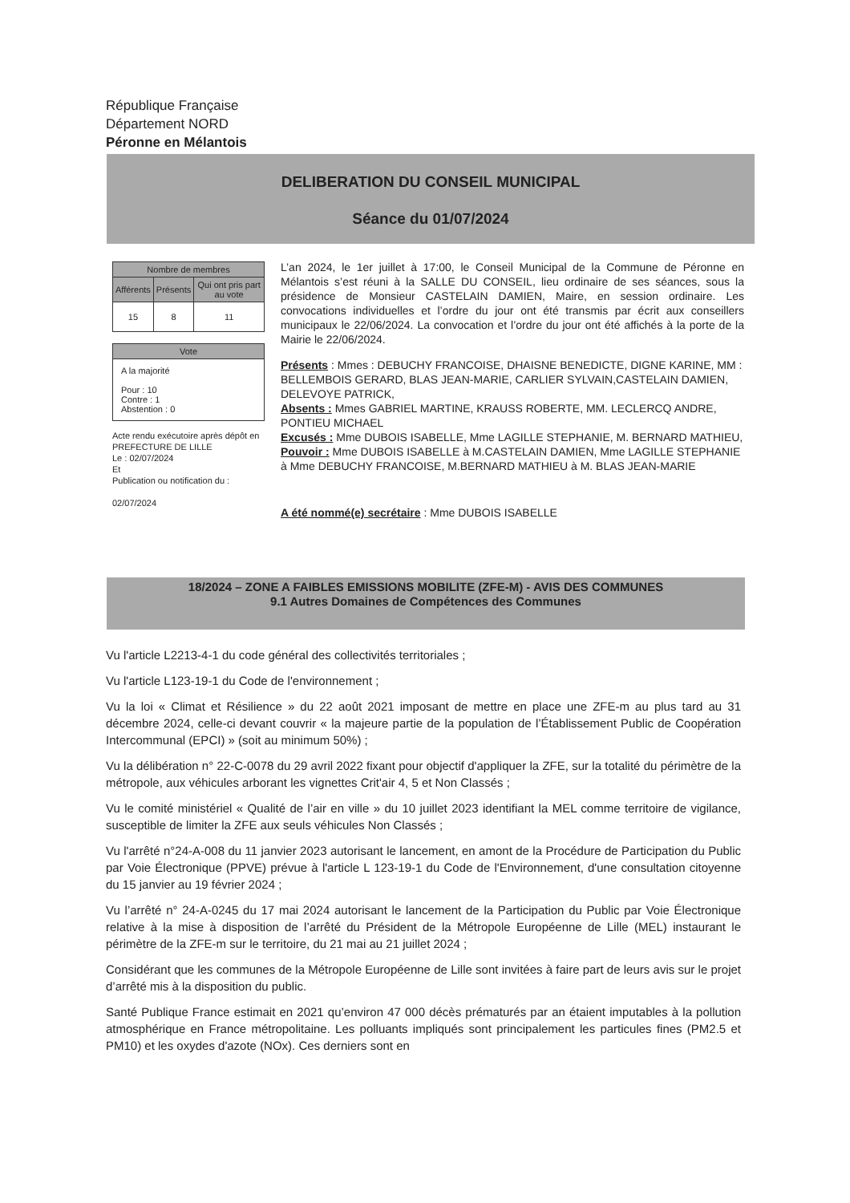République Française
Département NORD
Péronne en Mélantois
DELIBERATION DU CONSEIL MUNICIPAL
Séance du 01/07/2024
| Nombre de membres | | |
| --- | --- | --- |
| Afférents | Présents | Qui ont pris part au vote |
| 15 | 8 | 11 |
| Vote |
| --- |
| A la majorité Pour : 10 Contre : 1 Abstention : 0 |
Acte rendu exécutoire après dépôt en PREFECTURE DE LILLE
Le : 02/07/2024
Et
Publication ou notification du :
02/07/2024
L’an 2024, le 1er juillet à 17:00, le Conseil Municipal de la Commune de Péronne en Mélantois s’est réuni à la SALLE DU CONSEIL, lieu ordinaire de ses séances, sous la présidence de Monsieur CASTELAIN DAMIEN, Maire, en session ordinaire. Les convocations individuelles et l’ordre du jour ont été transmis par écrit aux conseillers municipaux le 22/06/2024. La convocation et l’ordre du jour ont été affichés à la porte de la Mairie le 22/06/2024.
Présents : Mmes : DEBUCHY FRANCOISE, DHAISNE BENEDICTE, DIGNE KARINE, MM : BELLEMBOIS GERARD, BLAS JEAN-MARIE, CARLIER SYLVAIN,CASTELAIN DAMIEN, DELEVOYE PATRICK,
Absents : Mmes GABRIEL MARTINE, KRAUSS ROBERTE, MM. LECLERCQ ANDRE, PONTIEU MICHAEL
Excusés : Mme DUBOIS ISABELLE, Mme LAGILLE STEPHANIE, M. BERNARD MATHIEU,
Pouvoir : Mme DUBOIS ISABELLE à M.CASTELAIN DAMIEN, Mme LAGILLE STEPHANIE à Mme DEBUCHY FRANCOISE, M.BERNARD MATHIEU à M. BLAS JEAN-MARIE
A été nommé(e) secrétaire : Mme DUBOIS ISABELLE
18/2024 – ZONE A FAIBLES EMISSIONS MOBILITE (ZFE-M) - AVIS DES COMMUNES
9.1 Autres Domaines de Compétences des Communes
Vu l'article L2213-4-1 du code général des collectivités territoriales ;
Vu l'article L123-19-1 du Code de l'environnement ;
Vu la loi « Climat et Résilience » du 22 août 2021 imposant de mettre en place une ZFE-m au plus tard au 31 décembre 2024, celle-ci devant couvrir « la majeure partie de la population de l’Établissement Public de Coopération Intercommunal (EPCI) » (soit au minimum 50%) ;
Vu la délibération n° 22-C-0078 du 29 avril 2022 fixant pour objectif d'appliquer la ZFE, sur la totalité du périmètre de la métropole, aux véhicules arborant les vignettes Crit'air 4, 5 et Non Classés ;
Vu le comité ministériel « Qualité de l’air en ville » du 10 juillet 2023 identifiant la MEL comme territoire de vigilance, susceptible de limiter la ZFE aux seuls véhicules Non Classés ;
Vu l'arrêté n°24-A-008 du 11 janvier 2023 autorisant le lancement, en amont de la Procédure de Participation du Public par Voie Électronique (PPVE) prévue à l'article L 123-19-1 du Code de l'Environnement, d'une consultation citoyenne du 15 janvier au 19 février 2024 ;
Vu l’arrêté n° 24-A-0245 du 17 mai 2024 autorisant le lancement de la Participation du Public par Voie Électronique relative à la mise à disposition de l’arrêté du Président de la Métropole Européenne de Lille (MEL) instaurant le périmètre de la ZFE-m sur le territoire, du 21 mai au 21 juillet 2024 ;
Considérant que les communes de la Métropole Européenne de Lille sont invitées à faire part de leurs avis sur le projet d’arrêté mis à la disposition du public.
Santé Publique France estimait en 2021 qu’environ 47 000 décès prématurés par an étaient imputables à la pollution atmosphérique en France métropolitaine. Les polluants impliqués sont principalement les particules fines (PM2.5 et PM10) et les oxydes d'azote (NOx). Ces derniers sont en